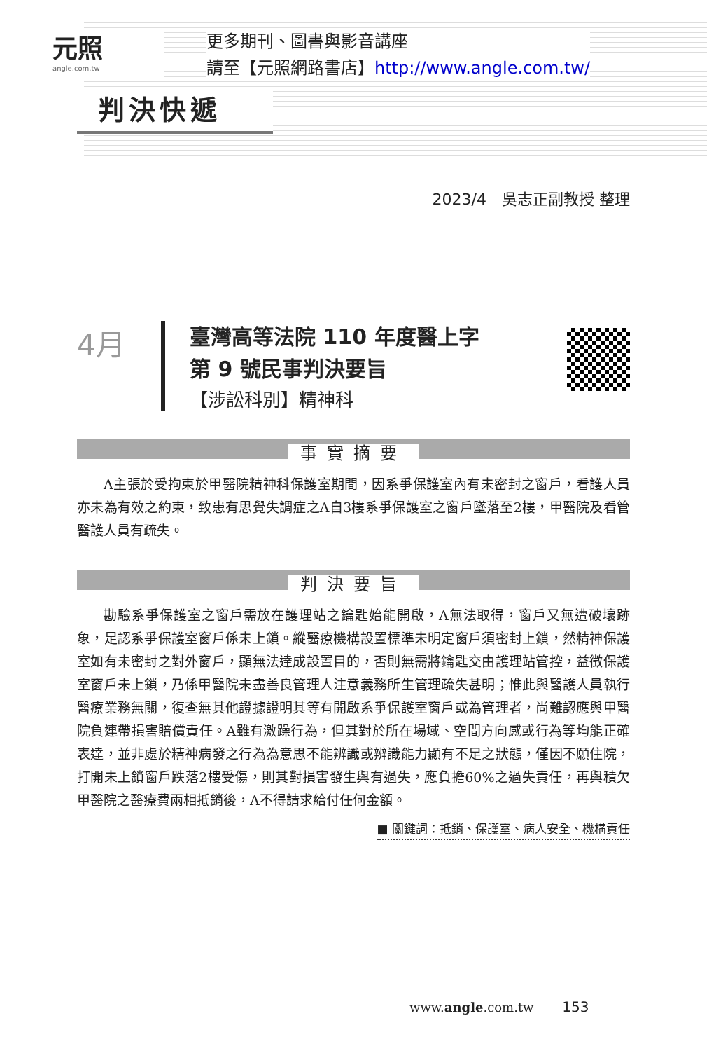元照
angle.com.tw
更多期刊、圖書與影音講座
請至【元照網路書店】http://www.angle.com.tw/
判決快遞
2023/4　吳志正副教授 整理
4月
臺灣高等法院 110 年度醫上字
第 9 號民事判決要旨
【涉訟科別】精神科
事實摘要
A主張於受拘束於甲醫院精神科保護室期間，因系爭保護室內有未密封之窗戶，看護人員亦未為有效之約束，致患有思覺失調症之A自3樓系爭保護室之窗戶墜落至2樓，甲醫院及看管醫護人員有疏失。
判決要旨
勘驗系爭保護室之窗戶需放在護理站之鑰匙始能開啟，A無法取得，窗戶又無遭破壞跡象，足認系爭保護室窗戶係未上鎖。縱醫療機構設置標準未明定窗戶須密封上鎖，然精神保護室如有未密封之對外窗戶，顯無法達成設置目的，否則無需將鑰匙交由護理站管控，益徵保護室窗戶未上鎖，乃係甲醫院未盡善良管理人注意義務所生管理疏失甚明；惟此與醫護人員執行醫療業務無關，復查無其他證據證明其等有開啟系爭保護室窗戶或為管理者，尚難認應與甲醫院負連帶損害賠償責任。A雖有激躁行為，但其對於所在場域、空間方向感或行為等均能正確表達，並非處於精神病發之行為為意思不能辨識或辨識能力顯有不足之狀態，僅因不願住院，打開未上鎖窗戶跌落2樓受傷，則其對損害發生與有過失，應負擔60%之過失責任，再與積欠甲醫院之醫療費兩相抵銷後，A不得請求給付任何金額。
■ 關鍵詞：抵銷、保護室、病人安全、機構責任
www.angle.com.tw 153